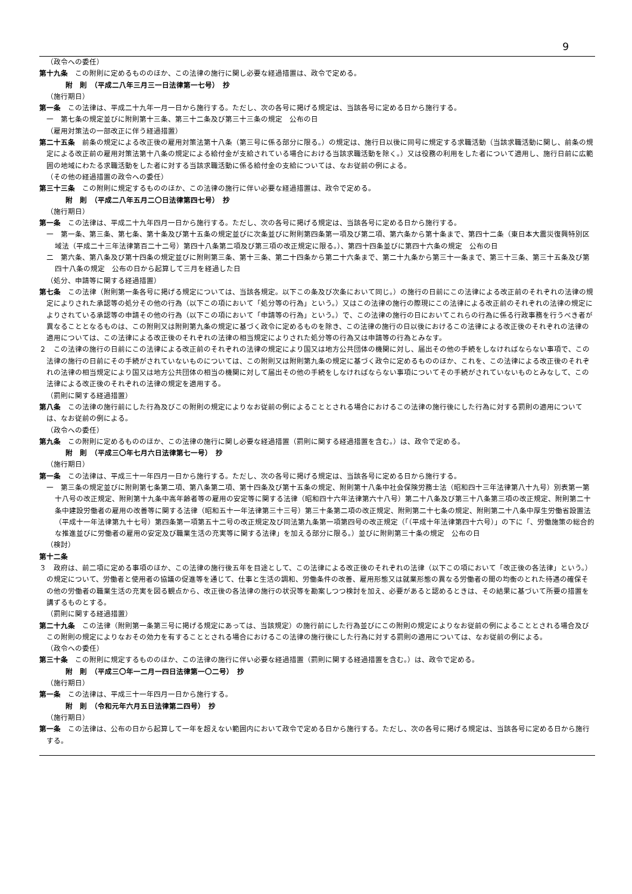9
（政令への委任）
第十九条　この附則に定めるもののほか、この法律の施行に関し必要な経過措置は、政令で定める。
附　則　（平成二八年三月三一日法律第一七号）　抄
（施行期日）
第一条　この法律は、平成二十九年一月一日から施行する。ただし、次の各号に掲げる規定は、当該各号に定める日から施行する。
一　第七条の規定並びに附則第十三条、第三十二条及び第三十三条の規定　公布の日
（雇用対策法の一部改正に伴う経過措置）
第二十五条　前条の規定による改正後の雇用対策法第十八条（第三号に係る部分に限る。）の規定は、施行日以後に同号に規定する求職活動（当該求職活動に関し、前条の規定による改正前の雇用対策法第十八条の規定による給付金が支給されている場合における当該求職活動を除く。）又は役務の利用をした者について適用し、施行日前に広範囲の地域にわたる求職活動をした者に対する当該求職活動に係る給付金の支給については、なお従前の例による。
（その他の経過措置の政令への委任）
第三十三条　この附則に規定するもののほか、この法律の施行に伴い必要な経過措置は、政令で定める。
附　則　（平成二八年五月二〇日法律第四七号）　抄
（施行期日）
第一条　この法律は、平成二十九年四月一日から施行する。ただし、次の各号に掲げる規定は、当該各号に定める日から施行する。
一　第一条、第三条、第七条、第十条及び第十五条の規定並びに次条並びに附則第四条第一項及び第二項、第六条から第十条まで、第四十二条（東日本大震災復興特別区域法（平成二十三年法律第百二十二号）第四十八条第二項及び第三項の改正規定に限る。）、第四十四条並びに第四十六条の規定　公布の日
二　第六条、第八条及び第十四条の規定並びに附則第三条、第十三条、第二十四条から第二十六条まで、第二十九条から第三十一条まで、第三十三条、第三十五条及び第四十八条の規定　公布の日から起算して三月を経過した日
（処分、申請等に関する経過措置）
第七条　この法律（附則第一条各号に掲げる規定については、当該各規定。以下この条及び次条において同じ。）の施行の日前にこの法律による改正前のそれぞれの法律の規定によりされた承認等の処分その他の行為（以下この項において「処分等の行為」という。）又はこの法律の施行の際現にこの法律による改正前のそれぞれの法律の規定によりされている承認等の申請その他の行為（以下この項において「申請等の行為」という。）で、この法律の施行の日においてこれらの行為に係る行政事務を行うべき者が異なることとなるものは、この附則又は附則第九条の規定に基づく政令に定めるものを除き、この法律の施行の日以後におけるこの法律による改正後のそれぞれの法律の適用については、この法律による改正後のそれぞれの法律の相当規定によりされた処分等の行為又は申請等の行為とみなす。
２　この法律の施行の日前にこの法律による改正前のそれぞれの法律の規定により国又は地方公共団体の機関に対し、届出その他の手続をしなければならない事項で、この法律の施行の日前にその手続がされていないものについては、この附則又は附則第九条の規定に基づく政令に定めるもののほか、これを、この法律による改正後のそれぞれの法律の相当規定により国又は地方公共団体の相当の機関に対して届出その他の手続をしなければならない事項についてその手続がされていないものとみなして、この法律による改正後のそれぞれの法律の規定を適用する。
（罰則に関する経過措置）
第八条　この法律の施行前にした行為及びこの附則の規定によりなお従前の例によることとされる場合におけるこの法律の施行後にした行為に対する罰則の適用については、なお従前の例による。
（政令への委任）
第九条　この附則に定めるもののほか、この法律の施行に関し必要な経過措置（罰則に関する経過措置を含む。）は、政令で定める。
附　則　（平成三〇年七月六日法律第七一号）　抄
（施行期日）
第一条　この法律は、平成三十一年四月一日から施行する。ただし、次の各号に掲げる規定は、当該各号に定める日から施行する。
一　第三条の規定並びに附則第七条第二項、第八条第二項、第十四条及び第十五条の規定、附則第十八条中社会保険労務士法（昭和四十三年法律第八十九号）別表第一第十八号の改正規定、附則第十九条中高年齢者等の雇用の安定等に関する法律（昭和四十六年法律第六十八号）第二十八条及び第三十八条第三項の改正規定、附則第二十条中建設労働者の雇用の改善等に関する法律（昭和五十一年法律第三十三号）第三十条第二項の改正規定、附則第二十七条の規定、附則第二十八条中厚生労働省設置法（平成十一年法律第九十七号）第四条第一項第五十二号の改正規定及び同法第九条第一項第四号の改正規定（「（平成十年法律第四十六号）」の下に「、労働施策の総合的な推進並びに労働者の雇用の安定及び職業生活の充実等に関する法律」を加える部分に限る。）並びに附則第三十条の規定　公布の日
（検討）
第十二条
３　政府は、前二項に定める事項のほか、この法律の施行後五年を目途として、この法律による改正後のそれぞれの法律（以下この項において「改正後の各法律」という。）の規定について、労働者と使用者の協議の促進等を通じて、仕事と生活の調和、労働条件の改善、雇用形態又は就業形態の異なる労働者の間の均衡のとれた待遇の確保その他の労働者の職業生活の充実を図る観点から、改正後の各法律の施行の状況等を勘案しつつ検討を加え、必要があると認めるときは、その結果に基づいて所要の措置を講ずるものとする。
（罰則に関する経過措置）
第二十九条　この法律（附則第一条第三号に掲げる規定にあっては、当該規定）の施行前にした行為並びにこの附則の規定によりなお従前の例によることとされる場合及びこの附則の規定によりなおその効力を有することとされる場合におけるこの法律の施行後にした行為に対する罰則の適用については、なお従前の例による。
（政令への委任）
第三十条　この附則に規定するもののほか、この法律の施行に伴い必要な経過措置（罰則に関する経過措置を含む。）は、政令で定める。
附　則　（平成三〇年一二月一四日法律第一〇二号）　抄
（施行期日）
第一条　この法律は、平成三十一年四月一日から施行する。
附　則　（令和元年六月五日法律第二四号）　抄
（施行期日）
第一条　この法律は、公布の日から起算して一年を超えない範囲内において政令で定める日から施行する。ただし、次の各号に掲げる規定は、当該各号に定める日から施行する。